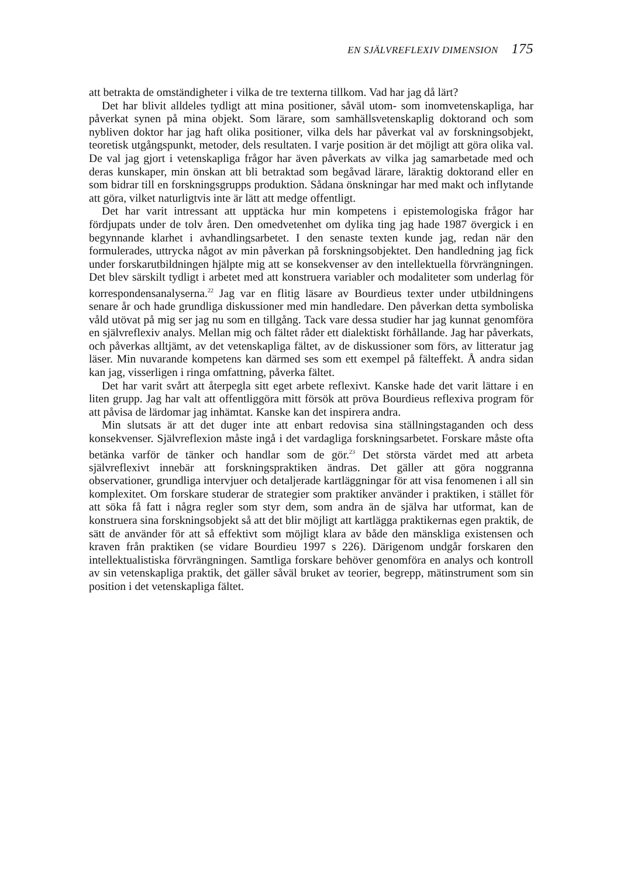EN SJÄLVREFLEXIV DIMENSION 175
att betrakta de omständigheter i vilka de tre texterna tillkom. Vad har jag då lärt?
Det har blivit alldeles tydligt att mina positioner, såväl utom- som inomvetenskapliga, har påverkat synen på mina objekt. Som lärare, som samhällsvetenskaplig doktorand och som nybliven doktor har jag haft olika positioner, vilka dels har påverkat val av forskningsobjekt, teoretisk utgångspunkt, metoder, dels resultaten. I varje position är det möjligt att göra olika val. De val jag gjort i vetenskapliga frågor har även påverkats av vilka jag samarbetade med och deras kunskaper, min önskan att bli betraktad som begåvad lärare, läraktig doktorand eller en som bidrar till en forsknings­grupps produktion. Sådana önskningar har med makt och inflytande att göra, vilket naturligtvis inte är lätt att medge offentligt.
Det har varit intressant att upptäcka hur min kompetens i epistemologiska frågor har fördjupats under de tolv åren. Den omedvetenhet om dylika ting jag hade 1987 övergick i en begynnande klarhet i avhandlingsarbetet. I den senaste texten kunde jag, redan när den formulerades, uttrycka något av min påverkan på forskningsobjektet. Den handledning jag fick under forskarut­bildningen hjälpte mig att se konsekvenser av den intellektuella förvräng­ningen. Det blev särskilt tydligt i arbetet med att konstruera variabler och modaliteter som underlag för korrespondensanalyserna.<sup>22</sup> Jag var en flitig läsare av Bourdieus texter under utbildningens senare år och hade grundliga diskussioner med min handledare. Den påverkan detta symboliska våld utövat på mig ser jag nu som en tillgång. Tack vare dessa studier har jag kunnat genomföra en självreflexiv analys. Mellan mig och fältet råder ett dialektiskt förhållande. Jag har påverkats, och påverkas alltjämt, av det vetenskapliga fältet, av de diskussioner som förs, av litteratur jag läser. Min nuvarande kompetens kan därmed ses som ett exempel på fälteffekt. Å andra sidan kan jag, visserligen i ringa omfattning, påverka fältet.
Det har varit svårt att återpegla sitt eget arbete reflexivt. Kanske hade det varit lättare i en liten grupp. Jag har valt att offentliggöra mitt försök att pröva Bourdieus reflexiva program för att påvisa de lärdomar jag inhämtat. Kanske kan det inspirera andra.
Min slutsats är att det duger inte att enbart redovisa sina ställningstaganden och dess konsekvenser. Självreflexion måste ingå i det vardagliga forsknings­arbetet. Forskare måste ofta betänka varför de tänker och handlar som de gör.<sup>23</sup> Det största värdet med att arbeta självreflexivt innebär att forsknings­praktiken ändras. Det gäller att göra noggranna observationer, grundliga intervjuer och detaljerade kartläggningar för att visa fenomenen i all sin komplexitet. Om forskare studerar de strategier som praktiker använder i praktiken, i stället för att söka få fatt i några regler som styr dem, som andra än de själva har utformat, kan de konstruera sina forskningsobjekt så att det blir möjligt att kartlägga praktikernas egen praktik, de sätt de använder för att så effektivt som möjligt klara av både den mänskliga existensen och kraven från praktiken (se vidare Bourdieu 1997 s 226). Därigenom undgår forskaren den intellektualistiska förvrängningen. Samtliga forskare behöver genomföra en analys och kontroll av sin vetenskapliga praktik, det gäller såväl bruket av teorier, begrepp, mätinstrument som sin position i det vetenskapliga fältet.